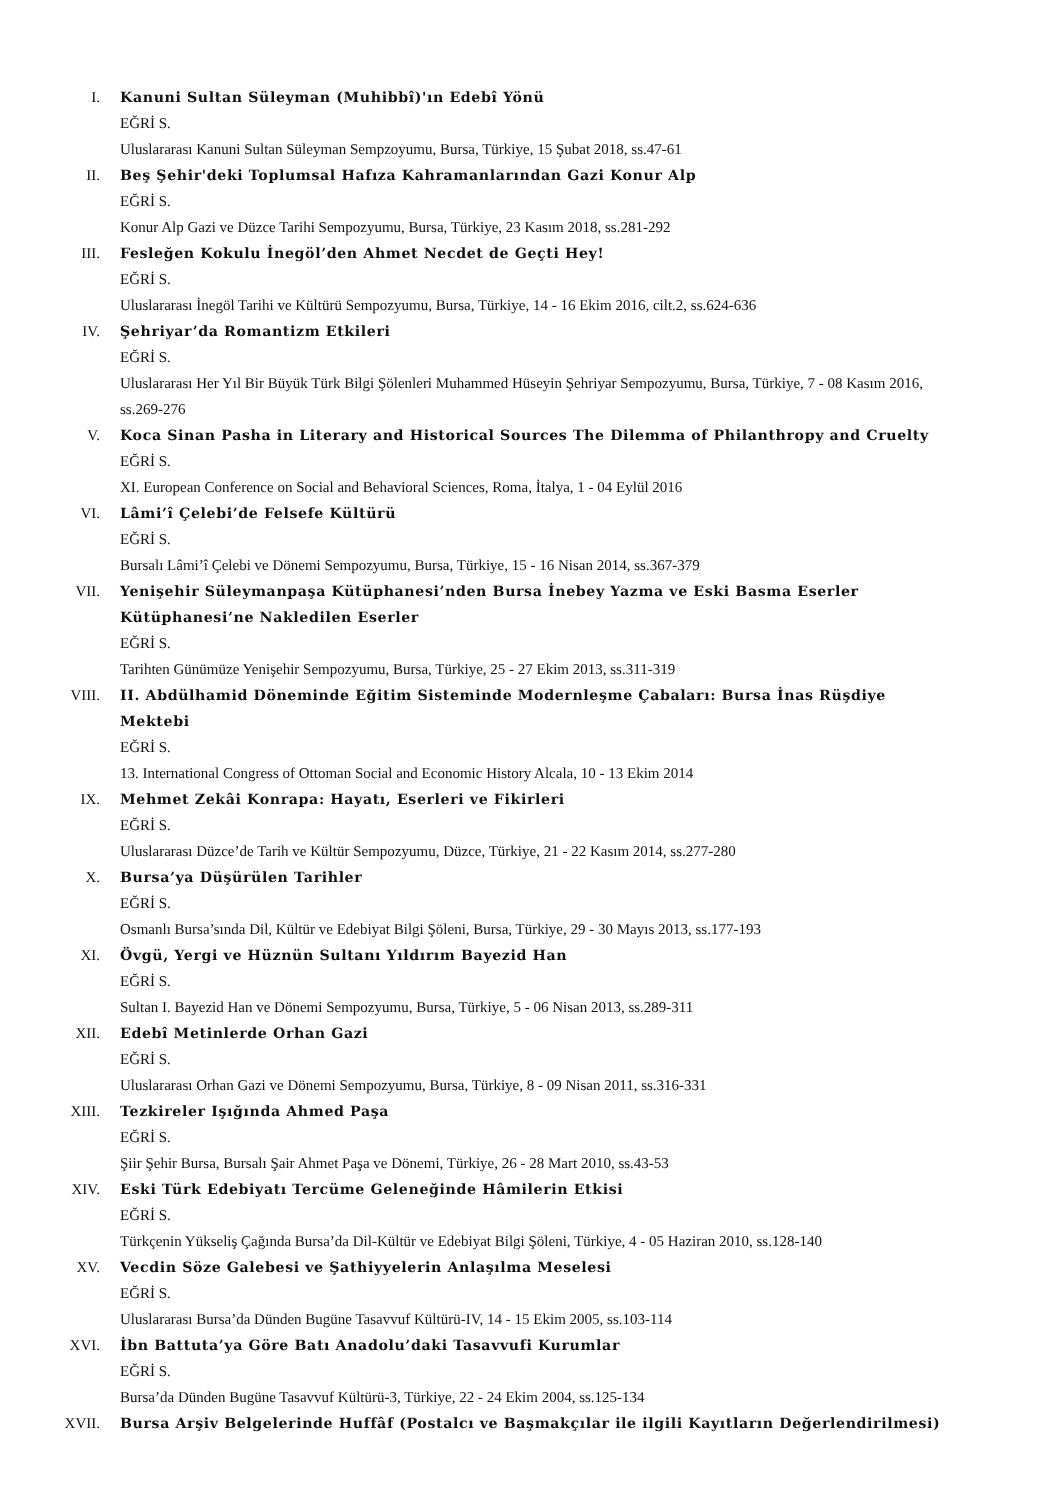I. Kanuni Sultan Süleyman (Muhibbî)'ın Edebî Yönü
EĞRİ S.
Uluslararası Kanuni Sultan Süleyman Sempzoyumu, Bursa, Türkiye, 15 Şubat 2018, ss.47-61
II. Beş Şehir'deki Toplumsal Hafıza Kahramanlarından Gazi Konur Alp
EĞRİ S.
Konur Alp Gazi ve Düzce Tarihi Sempozyumu, Bursa, Türkiye, 23 Kasım 2018, ss.281-292
III. Fesleğen Kokulu İnegöl’den Ahmet Necdet de Geçti Hey!
EĞRİ S.
Uluslararası İnegöl Tarihi ve Kültürü Sempozyumu, Bursa, Türkiye, 14 - 16 Ekim 2016, cilt.2, ss.624-636
IV. Şehriyar’da Romantizm Etkileri
EĞRİ S.
Uluslararası Her Yıl Bir Büyük Türk Bilgi Şölenleri Muhammed Hüseyin Şehriyar Sempozyumu, Bursa, Türkiye, 7 - 08 Kasım 2016, ss.269-276
V. Koca Sinan Pasha in Literary and Historical Sources The Dilemma of Philanthropy and Cruelty
EĞRİ S.
XI. European Conference on Social and Behavioral Sciences, Roma, İtalya, 1 - 04 Eylül 2016
VI. Lâmi’î Çelebi’de Felsefe Kültürü
EĞRİ S.
Bursalı Lâmi’î Çelebi ve Dönemi Sempozyumu, Bursa, Türkiye, 15 - 16 Nisan 2014, ss.367-379
VII. Yenişehir Süleymanpaşa Kütüphanesi’nden Bursa İnebey Yazma ve Eski Basma Eserler Kütüphanesi’ne Nakledilen Eserler
EĞRİ S.
Tarihten Günümüze Yenişehir Sempozyumu, Bursa, Türkiye, 25 - 27 Ekim 2013, ss.311-319
VIII. II. Abdülhamid Döneminde Eğitim Sisteminde Modernleşme Çabaları: Bursa İnas Rüşdiye Mektebi
EĞRİ S.
13. International Congress of Ottoman Social and Economic History Alcala, 10 - 13 Ekim 2014
IX. Mehmet Zekâi Konrapa: Hayatı, Eserleri ve Fikirleri
EĞRİ S.
Uluslararası Düzce’de Tarih ve Kültür Sempozyumu, Düzce, Türkiye, 21 - 22 Kasım 2014, ss.277-280
X. Bursa’ya Düşürülen Tarihler
EĞRİ S.
Osmanlı Bursa’sında Dil, Kültür ve Edebiyat Bilgi Şöleni, Bursa, Türkiye, 29 - 30 Mayıs 2013, ss.177-193
XI. Övgü, Yergi ve Hüznün Sultanı Yıldırım Bayezid Han
EĞRİ S.
Sultan I. Bayezid Han ve Dönemi Sempozyumu, Bursa, Türkiye, 5 - 06 Nisan 2013, ss.289-311
XII. Edebî Metinlerde Orhan Gazi
EĞRİ S.
Uluslararası Orhan Gazi ve Dönemi Sempozyumu, Bursa, Türkiye, 8 - 09 Nisan 2011, ss.316-331
XIII. Tezkireler Işığında Ahmed Paşa
EĞRİ S.
Şiir Şehir Bursa, Bursalı Şair Ahmet Paşa ve Dönemi, Türkiye, 26 - 28 Mart 2010, ss.43-53
XIV. Eski Türk Edebiyatı Tercüme Geleneğinde Hâmilerin Etkisi
EĞRİ S.
Türkçenin Yükseliş Çağında Bursa’da Dil-Kültür ve Edebiyat Bilgi Şöleni, Türkiye, 4 - 05 Haziran 2010, ss.128-140
XV. Vecdin Söze Galebesi ve Şathiyyelerin Anlaşılma Meselesi
EĞRİ S.
Uluslararası Bursa’da Dünden Bugüne Tasavvuf Kültürü-IV, 14 - 15 Ekim 2005, ss.103-114
XVI. İbn Battuta’ya Göre Batı Anadolu’daki Tasavvufi Kurumlar
EĞRİ S.
Bursa’da Dünden Bugüne Tasavvuf Kültürü-3, Türkiye, 22 - 24 Ekim 2004, ss.125-134
XVII. Bursa Arşiv Belgelerinde Huffâf (Postalcı ve Başmakçılar ile ilgili Kayıtların Değerlendirilmesi)